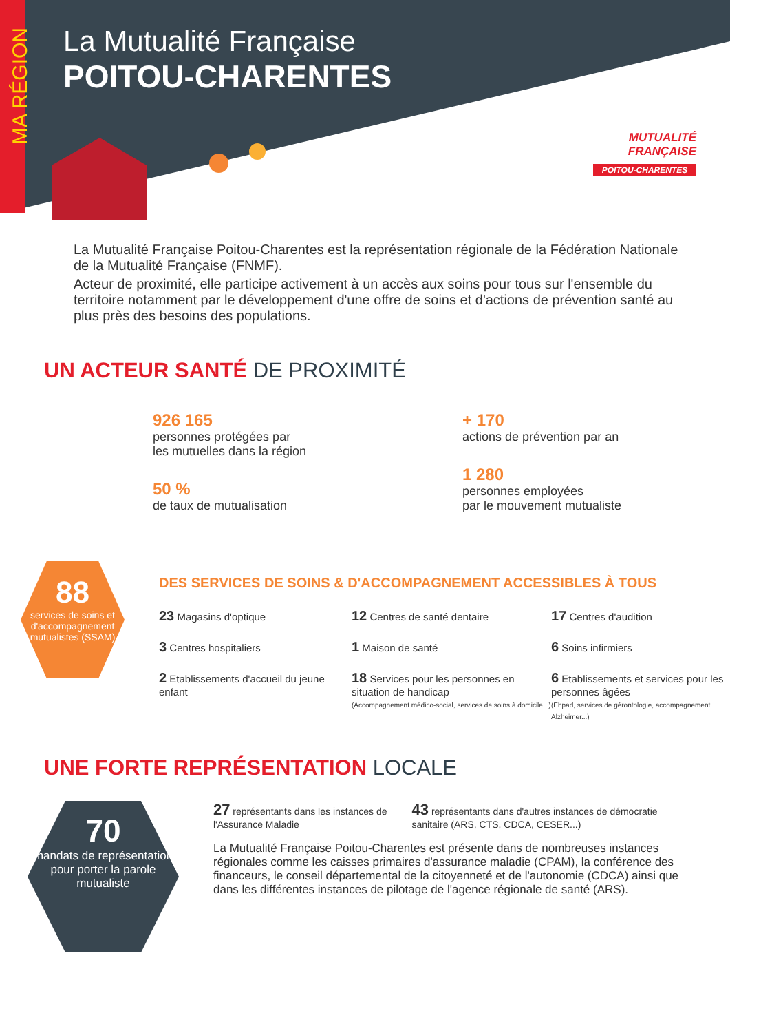MA RÉGION
La Mutualité Française
POITOU-CHARENTES
MUTUALITÉ
FRANÇAISE
POITOU-CHARENTES
La Mutualité Française Poitou-Charentes est la représentation régionale de la Fédération Nationale de la Mutualité Française (FNMF).
Acteur de proximité, elle participe activement à un accès aux soins pour tous sur l'ensemble du territoire notamment par le développement d'une offre de soins et d'actions de prévention santé au plus près des besoins des populations.
UN ACTEUR SANTÉ DE PROXIMITÉ
926 165
personnes protégées par
les mutuelles dans la région
50 %
de taux de mutualisation
+ 170
actions de prévention par an
1 280
personnes employées
par le mouvement mutualiste
88
services de soins et d'accompagnement mutualistes (SSAM)
DES SERVICES DE SOINS & D'ACCOMPAGNEMENT ACCESSIBLES À TOUS
23 Magasins d'optique
12 Centres de santé dentaire
17 Centres d'audition
3 Centres hospitaliers
1 Maison de santé
6 Soins infirmiers
2 Etablissements d'accueil du jeune enfant
18 Services pour les personnes en situation de handicap
(Accompagnement médico-social, services de soins à domicile...)
6 Etablissements et services pour les personnes âgées
(Ehpad, services de gérontologie, accompagnement Alzheimer...)
UNE FORTE REPRÉSENTATION LOCALE
70
mandats de représentation pour porter la parole mutualiste
27 représentants dans les instances de l'Assurance Maladie
43 représentants dans d'autres instances de démocratie sanitaire (ARS, CTS, CDCA, CESER...)
La Mutualité Française Poitou-Charentes est présente dans de nombreuses instances régionales comme les caisses primaires d'assurance maladie (CPAM), la conférence des financeurs, le conseil départemental de la citoyenneté et de l'autonomie (CDCA) ainsi que dans les différentes instances de pilotage de l'agence régionale de santé (ARS).